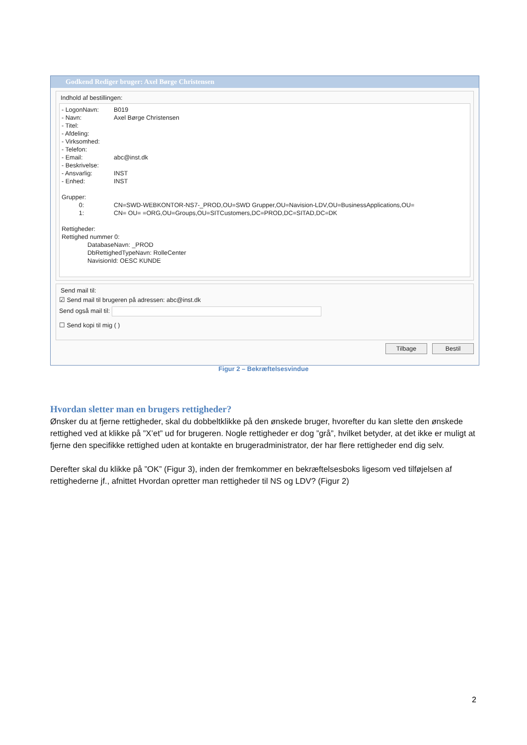Godkend Rediger bruger: Axel Børge Christensen
Indhold af bestillingen:
- LogonNavn: B019
- Navn: Axel Børge Christensen
- Titel:
- Afdeling:
- Virksomhed:
- Telefon:
- Email: abc@inst.dk
- Beskrivelse:
- Ansvarlig: INST
- Enhed: INST
Grupper:
0: CN=SWD-WEBKONTOR-NS7-_PROD,OU=SWD Grupper,OU=Navision-LDV,OU=BusinessApplications,OU=
1: CN= OU= =ORG,OU=Groups,OU=SITCustomers,DC=PROD,DC=SITAD,DC=DK
Rettigheder:
Rettighed nummer 0:
DatabaseNavn: _PROD
DbRettighedTypeNavn: RolleCenter
NavisionId: OESC KUNDE
Send mail til:
☑ Send mail til brugeren på adressen: abc@inst.dk
Send også mail til:
☐ Send kopi til mig ( )
Tilbage Bestil
Figur 2 – Bekræftelsesvindue
Hvordan sletter man en brugers rettigheder?
Ønsker du at fjerne rettigheder, skal du dobbeltklikke på den ønskede bruger, hvorefter du kan slette den ønskede rettighed ved at klikke på ”X’et” ud for brugeren. Nogle rettigheder er dog ”grå”, hvilket betyder, at det ikke er muligt at fjerne den specifikke rettighed uden at kontakte en brugeradministrator, der har flere rettigheder end dig selv.
Derefter skal du klikke på ”OK” (Figur 3), inden der fremkommer en bekræftelsesboks ligesom ved tilføjelsen af rettighederne jf., afnittet Hvordan opretter man rettigheder til NS og LDV? (Figur 2)
2